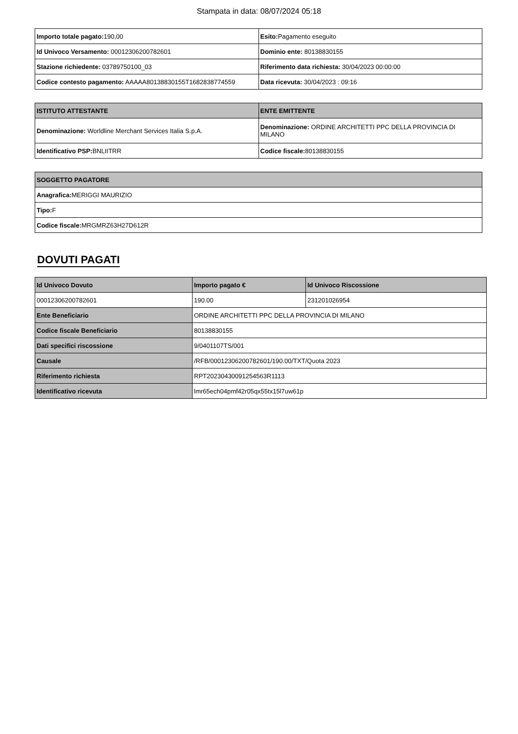Stampata in data: 08/07/2024 05:18
| Importo totale pagato: 190,00 | Esito: Pagamento eseguito |
| Id Univoco Versamento: 00012306200782601 | Dominio ente: 80138830155 |
| Stazione richiedente: 03789750100_03 | Riferimento data richiesta: 30/04/2023 00:00:00 |
| Codice contesto pagamento: AAAAA80138830155T1682838774559 | Data ricevuta: 30/04/2023 : 09:16 |
| ISTITUTO ATTESTANTE | ENTE EMITTENTE |
| --- | --- |
| Denominazione: Worldline Merchant Services Italia S.p.A. | Denominazione: ORDINE ARCHITETTI PPC DELLA PROVINCIA DI MILANO |
| Identificativo PSP: BNLIITRR | Codice fiscale: 80138830155 |
| SOGGETTO PAGATORE |
| --- |
| Anagrafica: MERIGGI MAURIZIO |
| Tipo: F |
| Codice fiscale: MRGMRZ63H27D612R |
DOVUTI PAGATI
| Id Univoco Dovuto | Importo pagato € | Id Univoco Riscossione |
| --- | --- | --- |
| 00012306200782601 | 190.00 | 231201026954 |
| Ente Beneficiario | ORDINE ARCHITETTI PPC DELLA PROVINCIA DI MILANO | |
| Codice fiscale Beneficiario | 80138830155 | |
| Dati specifici riscossione | 9/0401107TS/001 | |
| Causale | /RFB/00012306200782601/190.00/TXT/Quota 2023 | |
| Riferimento richiesta | RPT20230430091254563R1113 | |
| Identificativo ricevuta | lmr65ech04pmf42r05qx55tx15l7uw61p | |